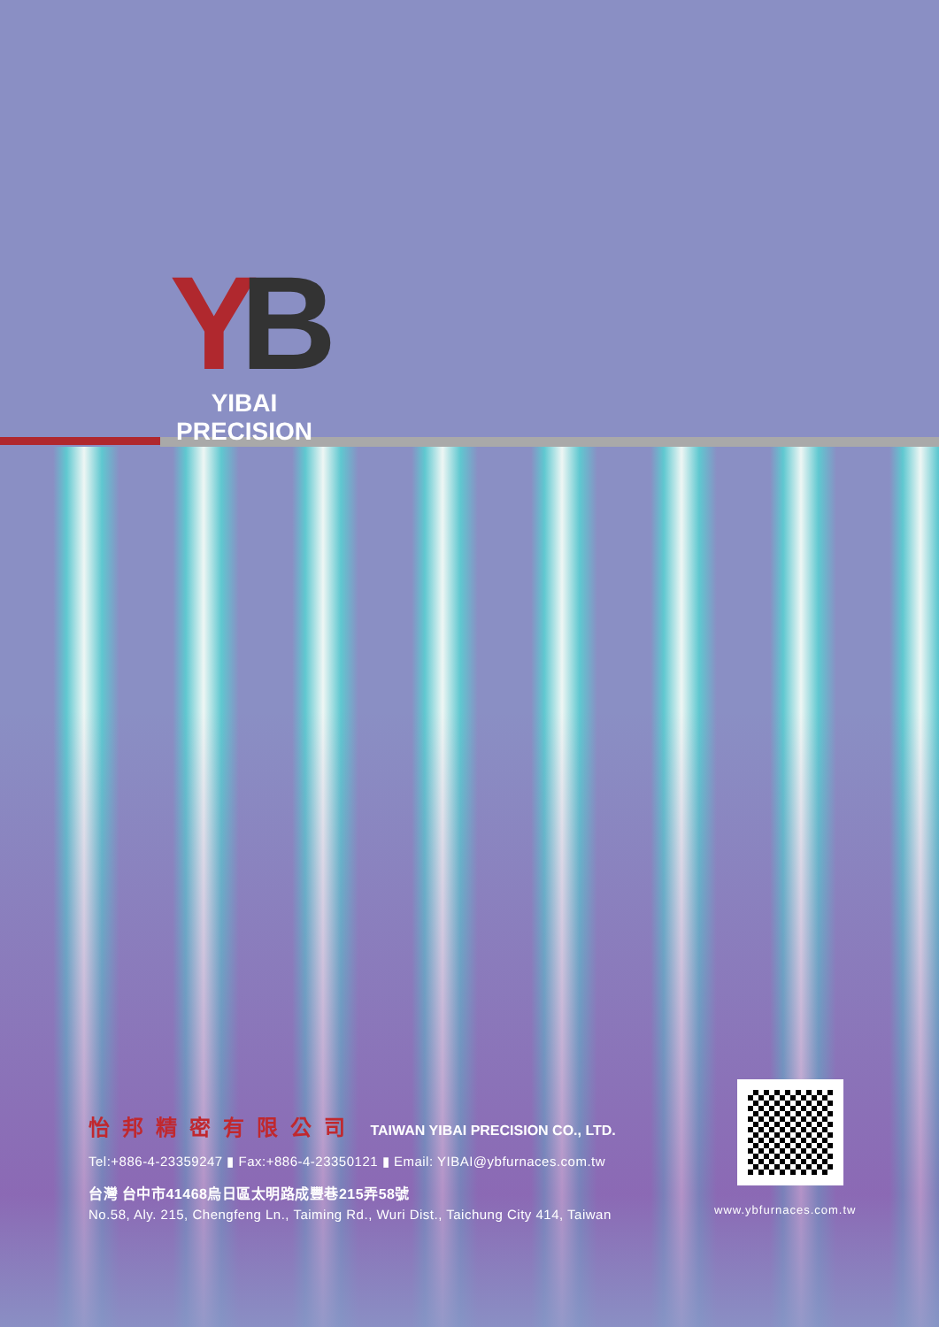YB
YIBAI PRECISION
怡邦精密有限公司 TAIWAN YIBAI PRECISION CO., LTD.
Tel:+886-4-23359247 ▮ Fax:+886-4-23350121 ▮ Email: YIBAI@ybfurnaces.com.tw
台灣 台中市41468烏日區太明路成豐巷215弄58號
No.58, Aly. 215, Chengfeng Ln., Taiming Rd., Wuri Dist., Taichung City 414, Taiwan
www.ybfurnaces.com.tw